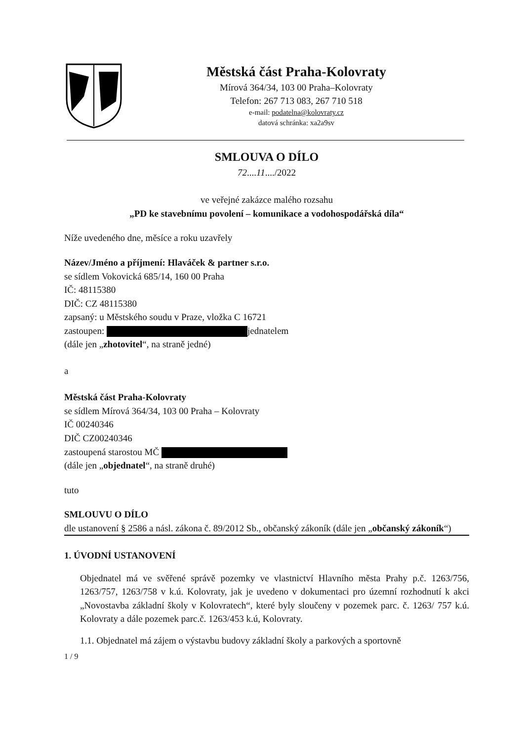Městská část Praha-Kolovraty
Mírová 364/34, 103 00 Praha–Kolovraty
Telefon: 267 713 083, 267 710 518
e-mail: podatelna@kolovraty.cz
datová schránka: xa2a9sv
SMLOUVA O DÍLO
72....11..../2022
ve veřejné zakázce malého rozsahu
„PD ke stavebnímu povolení – komunikace a vodohospodářská díla“
Níže uvedeného dne, měsíce a roku uzavřely
Název/Jméno a příjmení: Hlaváček & partner s.r.o.
se sídlem Vokovická 685/14, 160 00 Praha
IČ: 48115380
DIČ: CZ 48115380
zapsaný: u Městského soudu v Praze, vložka C 16721
zastoupen: jednatelem
(dále jen „zhotovitel“, na straně jedné)
a
Městská část Praha-Kolovraty
se sídlem Mírová 364/34, 103 00 Praha – Kolovraty
IČ 00240346
DIČ CZ00240346
zastoupená starostou MČ
(dále jen „objednatel“, na straně druhé)
tuto
SMLOUVU O DÍLO
dle ustanovení § 2586 a násl. zákona č. 89/2012 Sb., občanský zákoník (dále jen „občanský zákoník“)
1. ÚVODNÍ USTANOVENÍ
Objednatel má ve svěřené správě pozemky ve vlastnictví Hlavního města Prahy p.č. 1263/756, 1263/757, 1263/758 v k.ú. Kolovraty, jak je uvedeno v dokumentaci pro územní rozhodnutí k akci „Novostavba základní školy v Kolovratech“, které byly sloučeny v pozemek parc. č. 1263/ 757 k.ú. Kolovraty a dále pozemek parc.č. 1263/453 k.ú, Kolovraty.
1.1. Objednatel má zájem o výstavbu budovy základní školy a parkových a sportovně
1 / 9